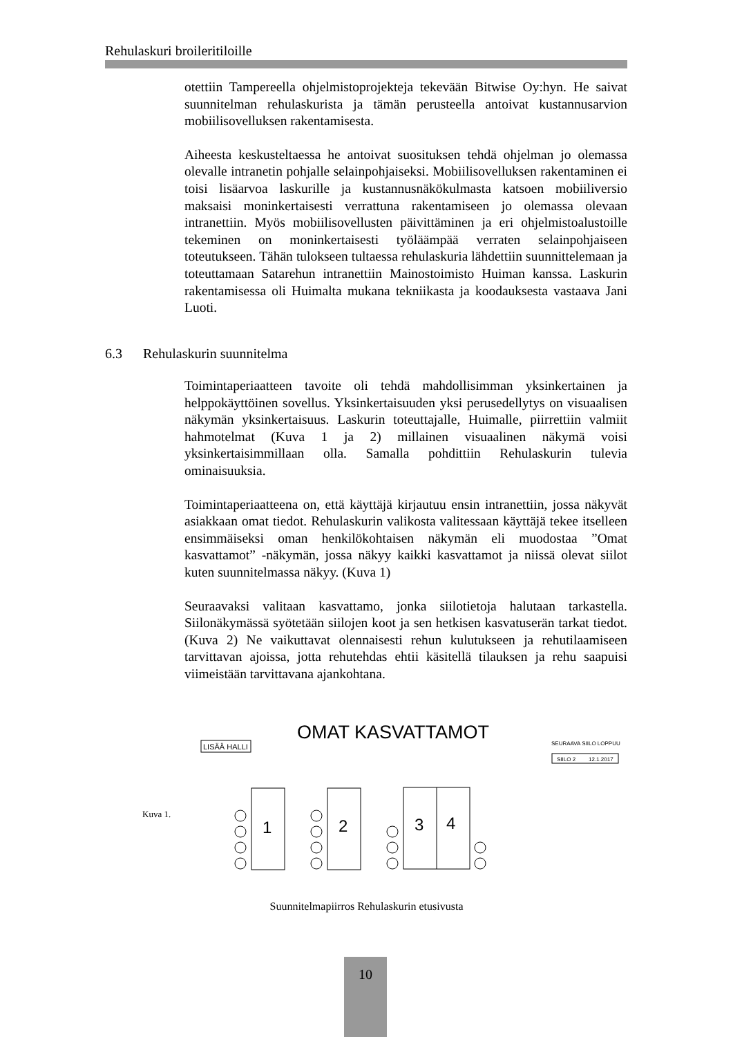Rehulaskuri broileritiloille
otettiin Tampereella ohjelmistoprojekteja tekevään Bitwise Oy:hyn. He saivat suunnitelman rehulaskurista ja tämän perusteella antoivat kustannusarvion mobiilisovelluksen rakentamisesta.
Aiheesta keskusteltaessa he antoivat suosituksen tehdä ohjelman jo olemassa olevalle intranetin pohjalle selainpohjaiseksi. Mobiilisovelluksen rakentaminen ei toisi lisäarvoa laskurille ja kustannusnäkökulmasta katsoen mobiiliversio maksaisi moninkertaisesti verrattuna rakentamiseen jo olemassa olevaan intranettiin. Myös mobiilisovellusten päivittäminen ja eri ohjelmistoalustoille tekeminen on moninkertaisesti työläämpää verraten selainpohjaiseen toteutukseen. Tähän tulokseen tultaessa rehulaskuria lähdettiin suunnittelemaan ja toteuttamaan Satarehun intranettiin Mainostoimisto Huiman kanssa. Laskurin rakentamisessa oli Huimalta mukana tekniikasta ja koodauksesta vastaava Jani Luoti.
6.3 Rehulaskurin suunnitelma
Toimintaperiaatteen tavoite oli tehdä mahdollisimman yksinkertainen ja helppokäyttöinen sovellus. Yksinkertaisuuden yksi perusedellytys on visuaalisen näkymän yksinkertaisuus. Laskurin toteuttajalle, Huimalle, piirrettiin valmiit hahmotelmat (Kuva 1 ja 2) millainen visuaalinen näkymä voisi yksinkertaisimmillaan olla. Samalla pohdittiin Rehulaskurin tulevia ominaisuuksia.
Toimintaperiaatteena on, että käyttäjä kirjautuu ensin intranettiin, jossa näkyvät asiakkaan omat tiedot. Rehulaskurin valikosta valitessaan käyttäjä tekee itselleen ensimmäiseksi oman henkilökohtaisen näkymän eli muodostaa ”Omat kasvattamot” -näkymän, jossa näkyy kaikki kasvattamot ja niissä olevat siilot kuten suunnitelmassa näkyy. (Kuva 1)
Seuraavaksi valitaan kasvattamo, jonka siilotietoja halutaan tarkastella. Siilonäkymässä syötetään siilojen koot ja sen hetkisen kasvatuserän tarkat tiedot. (Kuva 2) Ne vaikuttavat olennaisesti rehun kulutukseen ja rehutilaamiseen tarvittavan ajoissa, jotta rehutehdas ehtii käsitellä tilauksen ja rehu saapuisi viimeistään tarvittavana ajankohtana.
OMAT KASVATTAMOT
LISÄÄ HALLI
SEURAAVA SIILO LOPPUU
SIILO 2
12.1.2017
Kuva 1.
1
2
3
4
Suunnitelmapiirros Rehulaskurin etusivusta
10